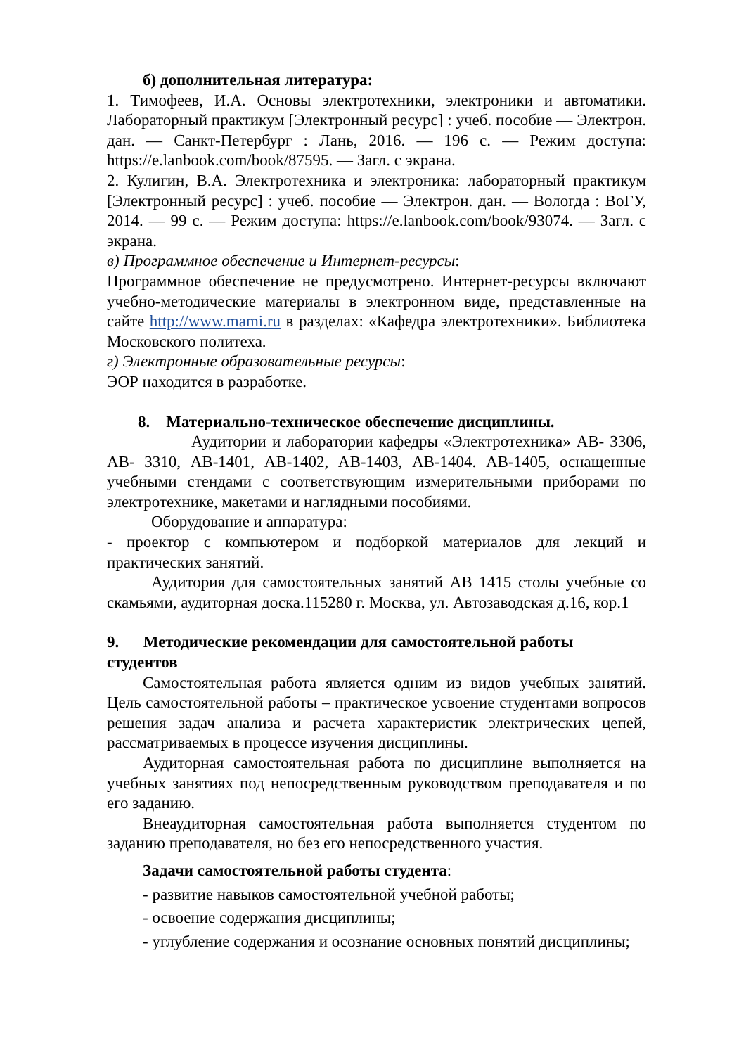б) дополнительная литература:
1. Тимофеев, И.А. Основы электротехники, электроники и автоматики. Лабораторный практикум [Электронный ресурс] : учеб. пособие — Электрон. дан. — Санкт-Петербург : Лань, 2016. — 196 с. — Режим доступа: https://e.lanbook.com/book/87595. — Загл. с экрана.
2. Кулигин, В.А. Электротехника и электроника: лабораторный практикум [Электронный ресурс] : учеб. пособие — Электрон. дан. — Вологда : ВоГУ, 2014. — 99 с. — Режим доступа: https://e.lanbook.com/book/93074. — Загл. с экрана.
в) Программное обеспечение и Интернет-ресурсы:
Программное обеспечение не предусмотрено. Интернет-ресурсы включают учебно-методические материалы в электронном виде, представленные на сайте http://www.mami.ru в разделах: «Кафедра электротехники». Библиотека Московского политеха.
г) Электронные образовательные ресурсы:
ЭОР находится в разработке.
8. Материально-техническое обеспечение дисциплины.
Аудитории и лаборатории кафедры «Электротехника» АВ- 3306, АВ- 3310, АВ-1401, АВ-1402, АВ-1403, АВ-1404. АВ-1405, оснащенные учебными стендами с соответствующим измерительными приборами по электротехнике, макетами и наглядными пособиями.
Оборудование и аппаратура:
- проектор с компьютером и подборкой материалов для лекций и практических занятий.
Аудитория для самостоятельных занятий АВ 1415 столы учебные со скамьями, аудиторная доска.115280 г. Москва, ул. Автозаводская д.16, кор.1
9. Методические рекомендации для самостоятельной работы студентов
Самостоятельная работа является одним из видов учебных занятий. Цель самостоятельной работы – практическое усвоение студентами вопросов решения задач анализа и расчета характеристик электрических цепей, рассматриваемых в процессе изучения дисциплины.
Аудиторная самостоятельная работа по дисциплине выполняется на учебных занятиях под непосредственным руководством преподавателя и по его заданию.
Внеаудиторная самостоятельная работа выполняется студентом по заданию преподавателя, но без его непосредственного участия.
Задачи самостоятельной работы студента:
- развитие навыков самостоятельной учебной работы;
- освоение содержания дисциплины;
- углубление содержания и осознание основных понятий дисциплины;